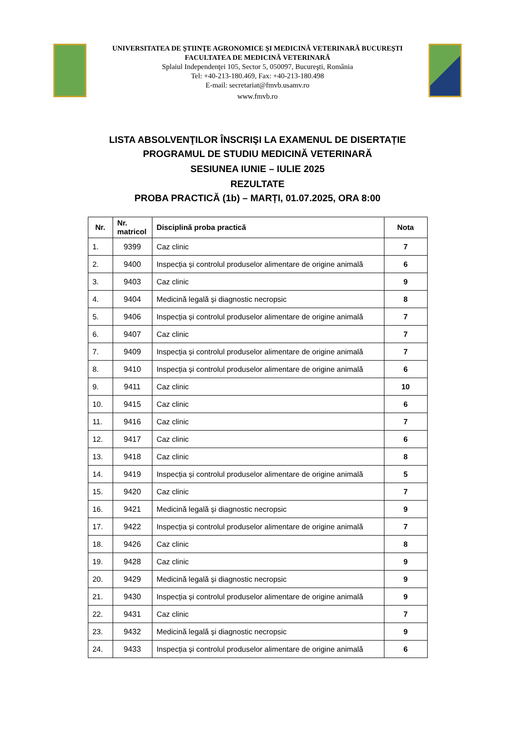UNIVERSITATEA DE ŞTIINŢE AGRONOMICE ŞI MEDICINĂ VETERINARĂ BUCUREŞTI
FACULTATEA DE MEDICINĂ VETERINARĂ
Splaiul Independenţei 105, Sector 5, 050097, Bucureşti, România
Tel: +40-213-180.469, Fax: +40-213-180.498
E-mail: secretariat@fmvb.usamv.ro
www.fmvb.ro
LISTA ABSOLVENŢILOR ÎNSCRIŞI LA EXAMENUL DE DISERTAȚIE
PROGRAMUL DE STUDIU MEDICINĂ VETERINARĂ
SESIUNEA IUNIE – IULIE 2025
REZULTATE
PROBA PRACTICĂ (1b) – MARȚI, 01.07.2025, ORA 8:00
| Nr. | Nr. matricol | Disciplină proba practică | Nota |
| --- | --- | --- | --- |
| 1. | 9399 | Caz clinic | 7 |
| 2. | 9400 | Inspecția și controlul produselor alimentare de origine animală | 6 |
| 3. | 9403 | Caz clinic | 9 |
| 4. | 9404 | Medicină legală și diagnostic necropsic | 8 |
| 5. | 9406 | Inspecția și controlul produselor alimentare de origine animală | 7 |
| 6. | 9407 | Caz clinic | 7 |
| 7. | 9409 | Inspecția și controlul produselor alimentare de origine animală | 7 |
| 8. | 9410 | Inspecția și controlul produselor alimentare de origine animală | 6 |
| 9. | 9411 | Caz clinic | 10 |
| 10. | 9415 | Caz clinic | 6 |
| 11. | 9416 | Caz clinic | 7 |
| 12. | 9417 | Caz clinic | 6 |
| 13. | 9418 | Caz clinic | 8 |
| 14. | 9419 | Inspecția și controlul produselor alimentare de origine animală | 5 |
| 15. | 9420 | Caz clinic | 7 |
| 16. | 9421 | Medicină legală și diagnostic necropsic | 9 |
| 17. | 9422 | Inspecția și controlul produselor alimentare de origine animală | 7 |
| 18. | 9426 | Caz clinic | 8 |
| 19. | 9428 | Caz clinic | 9 |
| 20. | 9429 | Medicină legală și diagnostic necropsic | 9 |
| 21. | 9430 | Inspecția și controlul produselor alimentare de origine animală | 9 |
| 22. | 9431 | Caz clinic | 7 |
| 23. | 9432 | Medicină legală și diagnostic necropsic | 9 |
| 24. | 9433 | Inspecția și controlul produselor alimentare de origine animală | 6 |